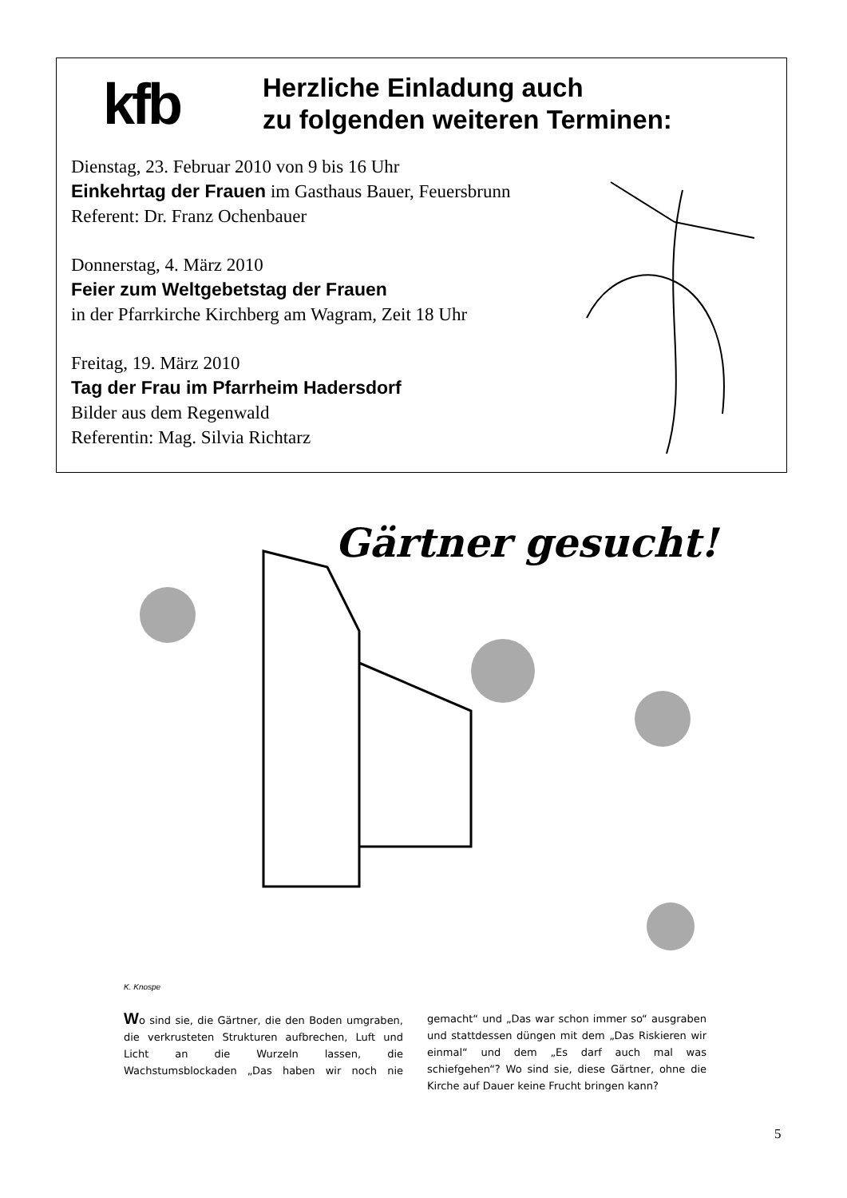kfb
Herzliche Einladung auch
zu folgenden weiteren Terminen:
Dienstag, 23. Februar 2010 von 9 bis 16 Uhr
Einkehrtag der Frauen im Gasthaus Bauer, Feuersbrunn
Referent: Dr. Franz Ochenbauer
Donnerstag, 4. März 2010
Feier zum Weltgebetstag der Frauen
in der Pfarrkirche Kirchberg am Wagram, Zeit 18 Uhr
Freitag, 19. März 2010
Tag der Frau im Pfarrheim Hadersdorf
Bilder aus dem Regenwald
Referentin: Mag. Silvia Richtarz
Gärtner gesucht!
K. Knospe
Wo sind sie, die Gärtner, die den Boden umgraben, die verkrusteten Strukturen aufbrechen, Luft und Licht an die Wurzeln lassen, die Wachstumsblockaden „Das haben wir noch nie gemacht“ und „Das war schon immer so“ ausgraben und stattdessen düngen mit dem „Das Riskieren wir einmal“ und dem „Es darf auch mal was schiefgehen“? Wo sind sie, diese Gärtner, ohne die Kirche auf Dauer keine Frucht bringen kann?
5